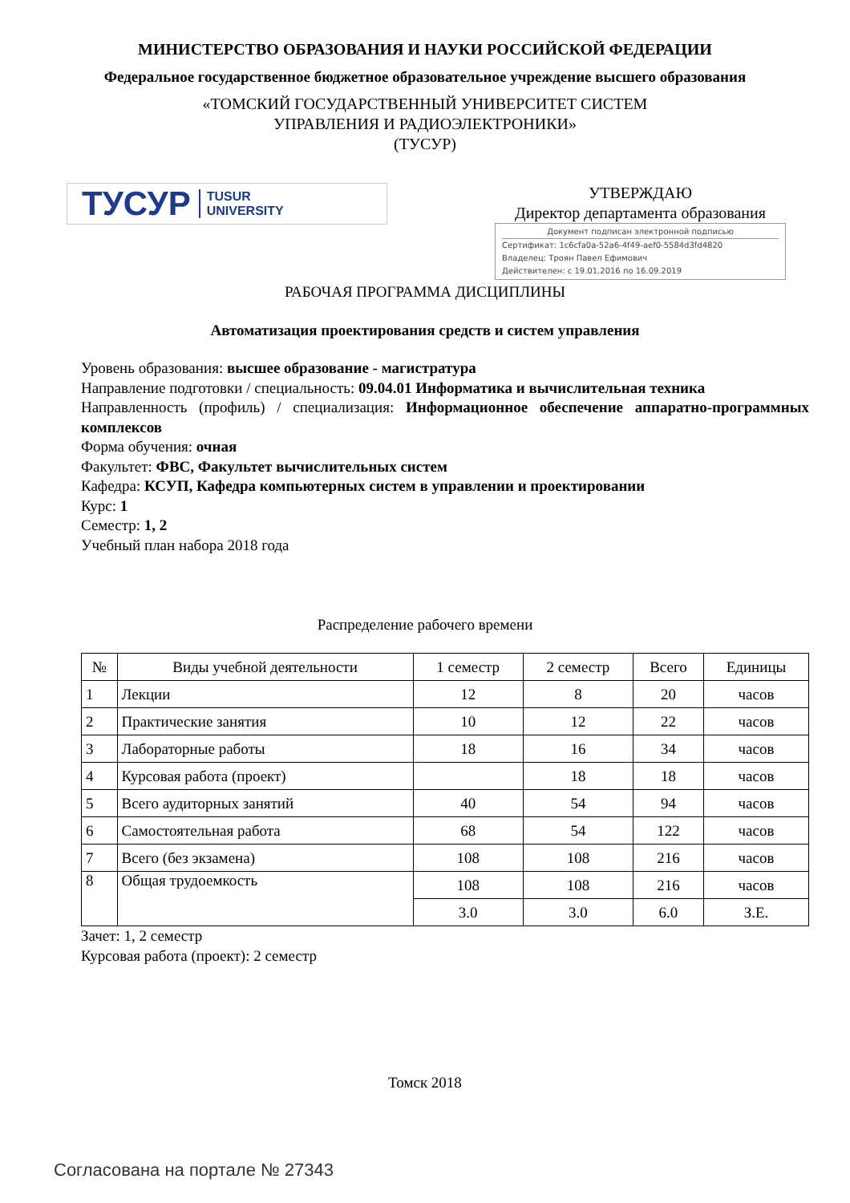МИНИСТЕРСТВО ОБРАЗОВАНИЯ И НАУКИ РОССИЙСКОЙ ФЕДЕРАЦИИ
Федеральное государственное бюджетное образовательное учреждение высшего образования
«ТОМСКИЙ ГОСУДАРСТВЕННЫЙ УНИВЕРСИТЕТ СИСТЕМ
УПРАВЛЕНИЯ И РАДИОЭЛЕКТРОНИКИ»
(ТУСУР)
ТУСУР TUSUR
UNIVERSITY
УТВЕРЖДАЮ
Директор департамента образования
Документ подписан электронной подписью
Сертификат: 1c6cfa0a-52a6-4f49-aef0-5584d3fd4820
Владелец: Троян Павел Ефимович
Действителен: с 19.01.2016 по 16.09.2019
РАБОЧАЯ ПРОГРАММА ДИСЦИПЛИНЫ
Автоматизация проектирования средств и систем управления
Уровень образования: высшее образование - магистратура
Направление подготовки / специальность: 09.04.01 Информатика и вычислительная техника
Направленность (профиль) / специализация: Информационное обеспечение аппаратно-программных комплексов
Форма обучения: очная
Факультет: ФВС, Факультет вычислительных систем
Кафедра: КСУП, Кафедра компьютерных систем в управлении и проектировании
Курс: 1
Семестр: 1, 2
Учебный план набора 2018 года
Распределение рабочего времени
| № | Виды учебной деятельности | 1 семестр | 2 семестр | Всего | Единицы |
| --- | --- | --- | --- | --- | --- |
| 1 | Лекции | 12 | 8 | 20 | часов |
| 2 | Практические занятия | 10 | 12 | 22 | часов |
| 3 | Лабораторные работы | 18 | 16 | 34 | часов |
| 4 | Курсовая работа (проект) | | 18 | 18 | часов |
| 5 | Всего аудиторных занятий | 40 | 54 | 94 | часов |
| 6 | Самостоятельная работа | 68 | 54 | 122 | часов |
| 7 | Всего (без экзамена) | 108 | 108 | 216 | часов |
| 8 | Общая трудоемкость | 108 | 108 | 216 | часов |
| | | 3.0 | 3.0 | 6.0 | З.Е. |
Зачет: 1, 2 семестр
Курсовая работа (проект): 2 семестр
Томск 2018
Согласована на портале № 27343